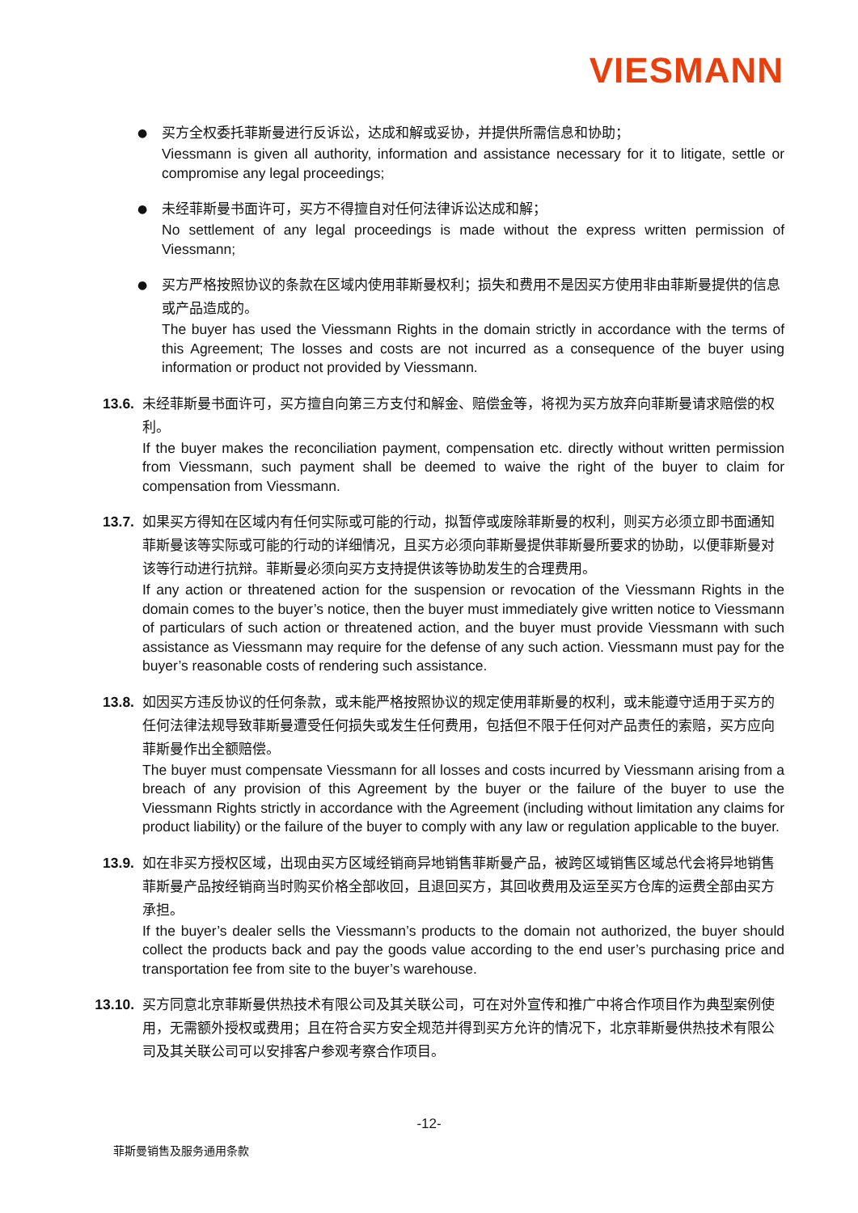VIESMANN
●
买方全权委托菲斯曼进行反诉讼，达成和解或妥协，并提供所需信息和协助；
Viessmann is given all authority, information and assistance necessary for it to litigate, settle or compromise any legal proceedings;
●
未经菲斯曼书面许可，买方不得擅自对任何法律诉讼达成和解；
No settlement of any legal proceedings is made without the express written permission of Viessmann;
●
买方严格按照协议的条款在区域内使用菲斯曼权利；损失和费用不是因买方使用非由菲斯曼提供的信息或产品造成的。
The buyer has used the Viessmann Rights in the domain strictly in accordance with the terms of this Agreement; The losses and costs are not incurred as a consequence of the buyer using information or product not provided by Viessmann.
13.6. 未经菲斯曼书面许可，买方擅自向第三方支付和解金、赔偿金等，将视为买方放弃向菲斯曼请求赔偿的权利。
If the buyer makes the reconciliation payment, compensation etc. directly without written permission from Viessmann, such payment shall be deemed to waive the right of the buyer to claim for compensation from Viessmann.
13.7. 如果买方得知在区域内有任何实际或可能的行动，拟暂停或废除菲斯曼的权利，则买方必须立即书面通知菲斯曼该等实际或可能的行动的详细情况，且买方必须向菲斯曼提供菲斯曼所要求的协助，以便菲斯曼对该等行动进行抗辩。菲斯曼必须向买方支持提供该等协助发生的合理费用。
If any action or threatened action for the suspension or revocation of the Viessmann Rights in the domain comes to the buyer’s notice, then the buyer must immediately give written notice to Viessmann of particulars of such action or threatened action, and the buyer must provide Viessmann with such assistance as Viessmann may require for the defense of any such action. Viessmann must pay for the buyer’s reasonable costs of rendering such assistance.
13.8. 如因买方违反协议的任何条款，或未能严格按照协议的规定使用菲斯曼的权利，或未能遵守适用于买方的任何法律法规导致菲斯曼遭受任何损失或发生任何费用，包括但不限于任何对产品责任的索赔，买方应向菲斯曼作出全额赔偿。
The buyer must compensate Viessmann for all losses and costs incurred by Viessmann arising from a breach of any provision of this Agreement by the buyer or the failure of the buyer to use the Viessmann Rights strictly in accordance with the Agreement (including without limitation any claims for product liability) or the failure of the buyer to comply with any law or regulation applicable to the buyer.
13.9. 如在非买方授权区域，出现由买方区域经销商异地销售菲斯曼产品，被跨区域销售区域总代会将异地销售菲斯曼产品按经销商当时购买价格全部收回，且退回买方，其回收费用及运至买方仓库的运费全部由买方承担。
If the buyer’s dealer sells the Viessmann’s products to the domain not authorized, the buyer should collect the products back and pay the goods value according to the end user’s purchasing price and transportation fee from site to the buyer’s warehouse.
13.10. 买方同意北京菲斯曼供热技术有限公司及其关联公司，可在对外宣传和推广中将合作项目作为典型案例使用，无需额外授权或费用；且在符合买方安全规范并得到买方允许的情况下，北京菲斯曼供热技术有限公司及其关联公司可以安排客户参观考察合作项目。
-12-
菲斯曼销售及服务通用条款